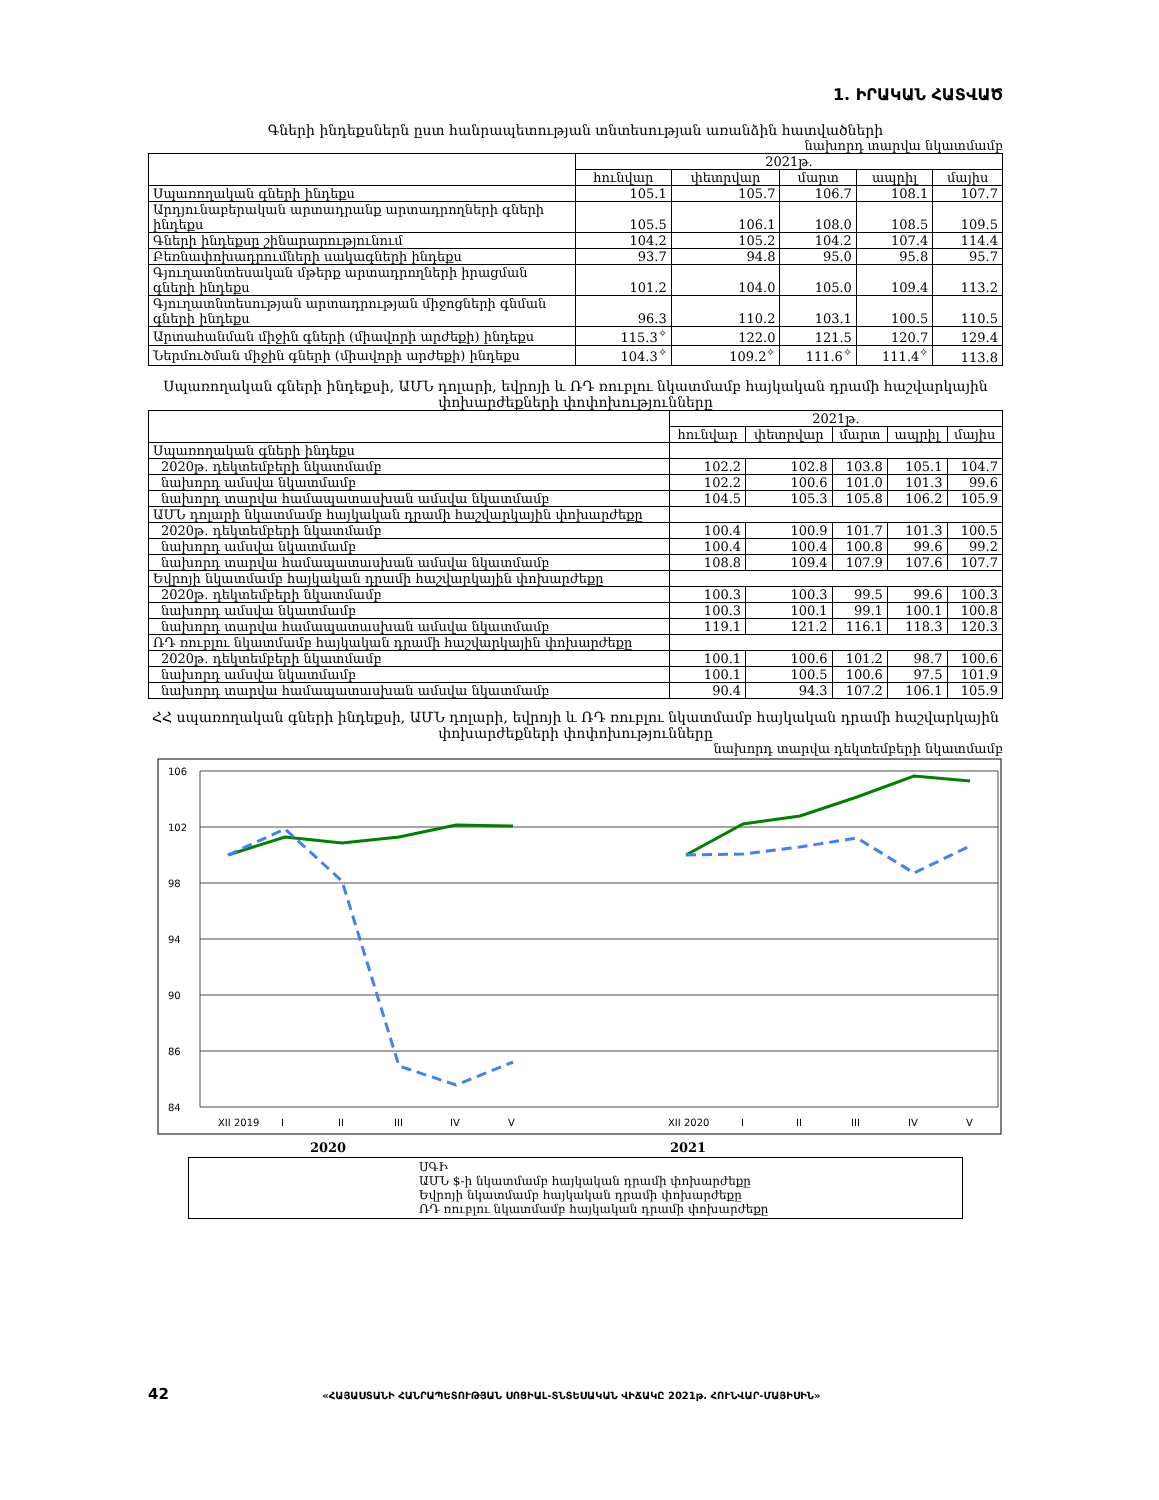1. ԻՐԱԿԱՆ ՀԱՏՎԱԾ
Գների ինդեքսներն ըստ հանրապետության տնտեսության առանձին հատվածների
նախորդ տարվա նկատմամբ
| | 2021թ. | | | | |
| | հունվար | փետրվար | մարտ | ապրիլ | մայիս |
| Սպառողական գների ինդեքս | 105.1 | 105.7 | 106.7 | 108.1 | 107.7 |
| Արդյունաբերական արտադրանք արտադրողների գների ինդեքս | 105.5 | 106.1 | 108.0 | 108.5 | 109.5 |
| Գների ինդեքսը շինարարությունում | 104.2 | 105.2 | 104.2 | 107.4 | 114.4 |
| Բեռնափոխադրումների սակագների ինդեքս | 93.7 | 94.8 | 95.0 | 95.8 | 95.7 |
| Գյուղատնտեսական մթերք արտադրողների իրացման գների ինդեքս | 101.2 | 104.0 | 105.0 | 109.4 | 113.2 |
| Գյուղատնտեսության արտադրության միջոցների գնման գների ինդեքս | 96.3 | 110.2 | 103.1 | 100.5 | 110.5 |
| Արտահանման միջին գների (միավորի արժեքի) ինդեքս | 115.3<sup>✧</sup> | 122.0 | 121.5 | 120.7 | 129.4 |
| Ներմուծման միջին գների (միավորի արժեքի) ինդեքս | 104.3<sup>✧</sup> | 109.2<sup>✧</sup> | 111.6<sup>✧</sup> | 111.4<sup>✧</sup> | 113.8 |
Սպառողական գների ինդեքսի, ԱՄՆ դոլարի, եվրոյի և ՌԴ ռուբլու նկատմամբ հայկական դրամի հաշվարկային փոխարժեքների փոփոխությունները
| | 2021թ. | | | | |
| | հունվար | փետրվար | մարտ | ապրիլ | մայիս |
| Սպառողական գների ինդեքս | | | | | |
| 2020թ. դեկտեմբերի նկատմամբ | 102.2 | 102.8 | 103.8 | 105.1 | 104.7 |
| նախորդ ամսվա նկատմամբ | 102.2 | 100.6 | 101.0 | 101.3 | 99.6 |
| նախորդ տարվա համապատասխան ամսվա նկատմամբ | 104.5 | 105.3 | 105.8 | 106.2 | 105.9 |
| ԱՄՆ դոլարի նկատմամբ հայկական դրամի հաշվարկային փոխարժեքը | | | | | |
| 2020թ. դեկտեմբերի նկատմամբ | 100.4 | 100.9 | 101.7 | 101.3 | 100.5 |
| նախորդ ամսվա նկատմամբ | 100.4 | 100.4 | 100.8 | 99.6 | 99.2 |
| նախորդ տարվա համապատասխան ամսվա նկատմամբ | 108.8 | 109.4 | 107.9 | 107.6 | 107.7 |
| Եվրոյի նկատմամբ հայկական դրամի հաշվարկային փոխարժեքը | | | | | |
| 2020թ. դեկտեմբերի նկատմամբ | 100.3 | 100.3 | 99.5 | 99.6 | 100.3 |
| նախորդ ամսվա նկատմամբ | 100.3 | 100.1 | 99.1 | 100.1 | 100.8 |
| նախորդ տարվա համապատասխան ամսվա նկատմամբ | 119.1 | 121.2 | 116.1 | 118.3 | 120.3 |
| ՌԴ ռուբլու նկատմամբ հայկական դրամի հաշվարկային փոխարժեքը | | | | | |
| 2020թ. դեկտեմբերի նկատմամբ | 100.1 | 100.6 | 101.2 | 98.7 | 100.6 |
| նախորդ ամսվա նկատմամբ | 100.1 | 100.5 | 100.6 | 97.5 | 101.9 |
| նախորդ տարվա համապատասխան ամսվա նկատմամբ | 90.4 | 94.3 | 107.2 | 106.1 | 105.9 |
ՀՀ սպառողական գների ինդեքսի, ԱՄՆ դոլարի, եվրոյի և ՌԴ ռուբլու նկատմամբ հայկական դրամի հաշվարկային փոխարժեքների փոփոխությունները
նախորդ տարվա դեկտեմբերի նկատմամբ
106
102
98
94
90
86
84
XII 2019
I
II
III
IV
V
XII 2020
I
II
III
IV
V
2020 2021
ՍԳԻ
ԱՄՆ $-ի նկատմամբ հայկական դրամի փոխարժեքը
Եվրոյի նկատմամբ հայկական դրամի փոխարժեքը
ՌԴ ռուբլու նկատմամբ հայկական դրամի փոխարժեքը
42 «ՀԱՅԱՍՏԱՆԻ ՀԱՆՐԱՊԵՏՈՒԹՅԱՆ ՍՈՑԻԱԼ-ՏՆՏԵՍԱԿԱՆ ՎԻՃԱԿԸ 2021թ. ՀՈՒՆՎԱՐ-ՄԱՅԻՍԻՆ»